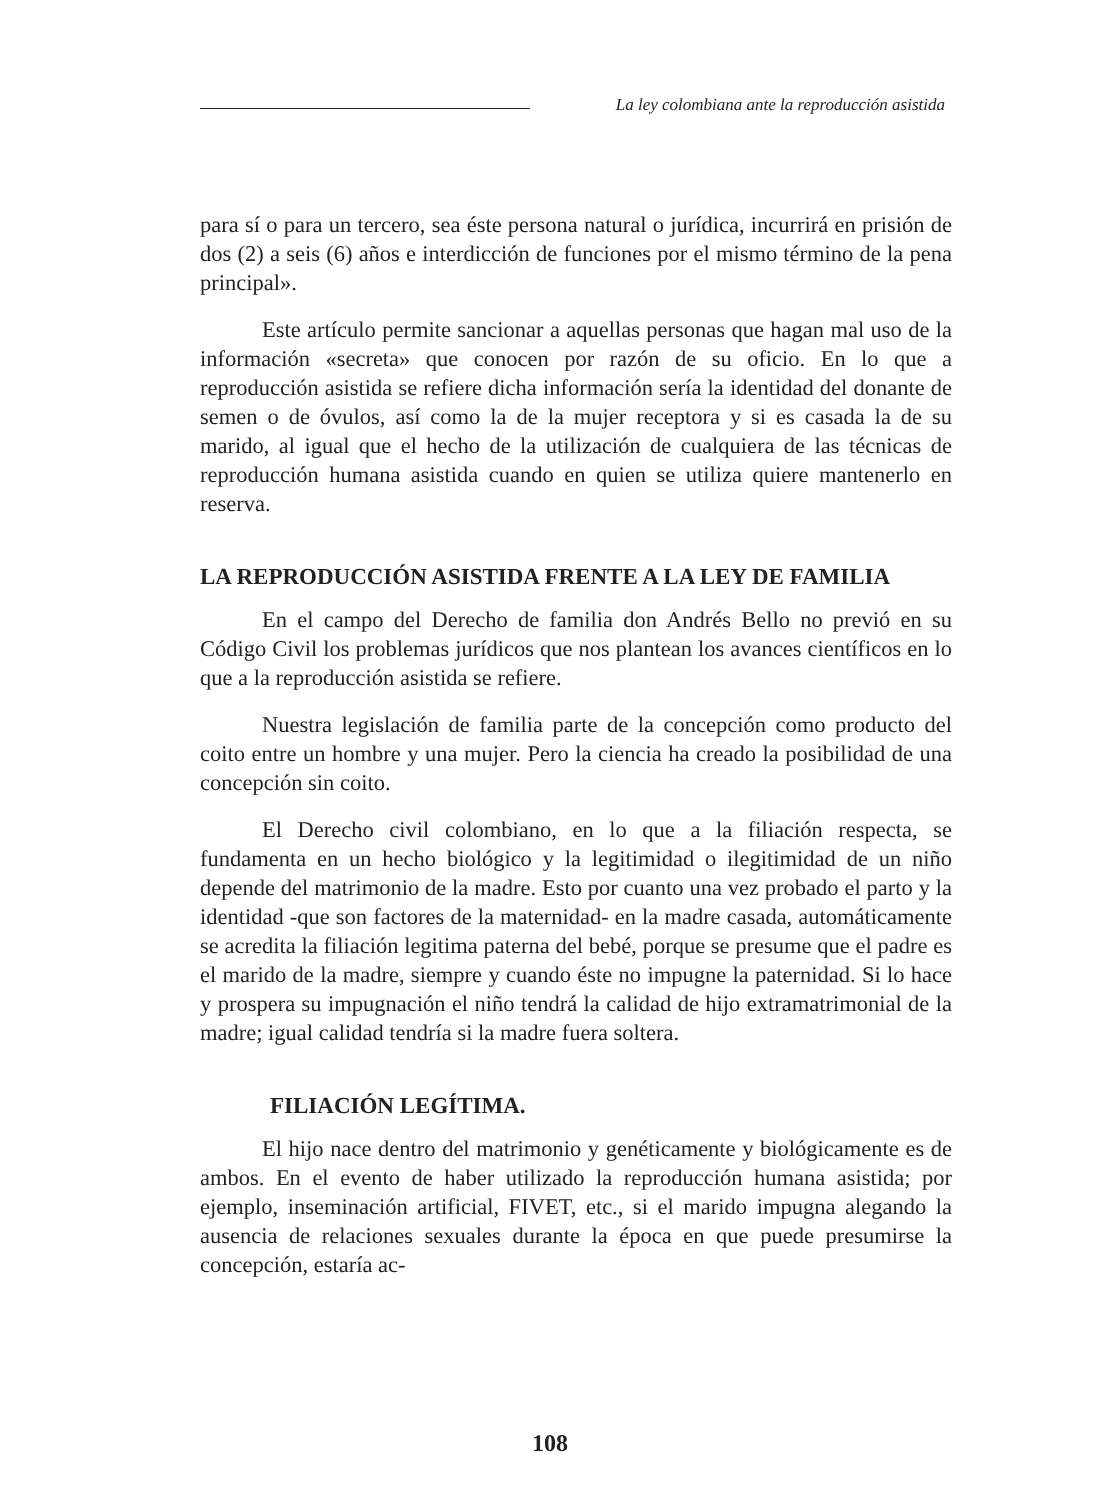La ley colombiana ante la reproducción asistida
para sí o para un tercero, sea éste persona natural o jurídica, incurrirá en prisión de dos (2) a seis (6) años e interdicción de funciones por el mismo término de la pena principal».
Este artículo permite sancionar a aquellas personas que hagan mal uso de la información «secreta» que conocen por razón de su oficio. En lo que a reproducción asistida se refiere dicha información sería la identidad del donante de semen o de óvulos, así como la de la mujer receptora y si es casada la de su marido, al igual que el hecho de la utilización de cualquiera de las técnicas de reproducción humana asistida cuando en quien se utiliza quiere mantenerlo en reserva.
LA REPRODUCCIÓN ASISTIDA FRENTE A LA LEY DE FAMILIA
En el campo del Derecho de familia don Andrés Bello no previó en su Código Civil los problemas jurídicos que nos plantean los avances científicos en lo que a la reproducción asistida se refiere.
Nuestra legislación de familia parte de la concepción como producto del coito entre un hombre y una mujer. Pero la ciencia ha creado la posibilidad de una concepción sin coito.
El Derecho civil colombiano, en lo que a la filiación respecta, se fundamenta en un hecho biológico y la legitimidad o ilegitimidad de un niño depende del matrimonio de la madre. Esto por cuanto una vez probado el parto y la identidad -que son factores de la maternidad- en la madre casada, automáticamente se acredita la filiación legitima paterna del bebé, porque se presume que el padre es el marido de la madre, siempre y cuando éste no impugne la paternidad. Si lo hace y prospera su impugnación el niño tendrá la calidad de hijo extramatrimonial de la madre; igual calidad tendría si la madre fuera soltera.
FILIACIÓN LEGÍTIMA.
El hijo nace dentro del matrimonio y genéticamente y biológicamente es de ambos. En el evento de haber utilizado la reproducción humana asistida; por ejemplo, inseminación artificial, FIVET, etc., si el marido impugna alegando la ausencia de relaciones sexuales durante la época en que puede presumirse la concepción, estaría ac-
108